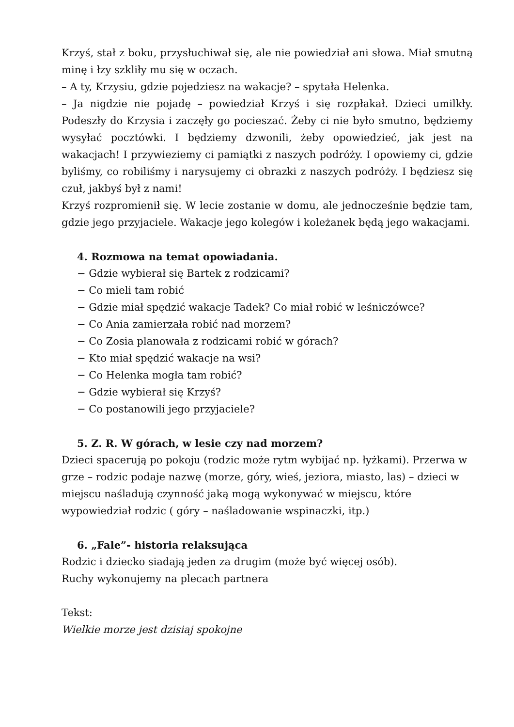Krzyś, stał z boku, przysłuchiwał się, ale nie powiedział ani słowa. Miał smutną minę i łzy szkliły mu się w oczach.
– A ty, Krzysiu, gdzie pojedziesz na wakacje? – spytała Helenka.
– Ja nigdzie nie pojadę – powiedział Krzyś i się rozpłakał. Dzieci umilkły. Podeszły do Krzysia i zaczęły go pocieszać. Żeby ci nie było smutno, będziemy wysyłać pocztówki. I będziemy dzwonili, żeby opowiedzieć, jak jest na wakacjach! I przywieziemy ci pamiątki z naszych podróży. I opowiemy ci, gdzie byliśmy, co robiliśmy i narysujemy ci obrazki z naszych podróży. I będziesz się czuł, jakbyś był z nami!
Krzyś rozpromienił się. W lecie zostanie w domu, ale jednocześnie będzie tam, gdzie jego przyjaciele. Wakacje jego kolegów i koleżanek będą jego wakacjami.
4. Rozmowa na temat opowiadania.
− Gdzie wybierał się Bartek z rodzicami?
− Co mieli tam robić
− Gdzie miał spędzić wakacje Tadek? Co miał robić w leśniczówce?
− Co Ania zamierzała robić nad morzem?
− Co Zosia planowała z rodzicami robić w górach?
− Kto miał spędzić wakacje na wsi?
− Co Helenka mogła tam robić?
− Gdzie wybierał się Krzyś?
− Co postanowili jego przyjaciele?
5. Z. R. W górach, w lesie czy nad morzem?
Dzieci spacerują po pokoju (rodzic może rytm wybijać np. łyżkami). Przerwa w grze – rodzic podaje nazwę (morze, góry, wieś, jeziora, miasto, las) – dzieci w miejscu naśladują czynność jaką mogą wykonywać w miejscu, które wypowiedział rodzic ( góry – naśladowanie wspinaczki, itp.)
6. „Fale”- historia relaksująca
Rodzic i dziecko siadają jeden za drugim (może być więcej osób).
Ruchy wykonujemy na plecach partnera
Tekst:
Wielkie morze jest dzisiaj spokojne